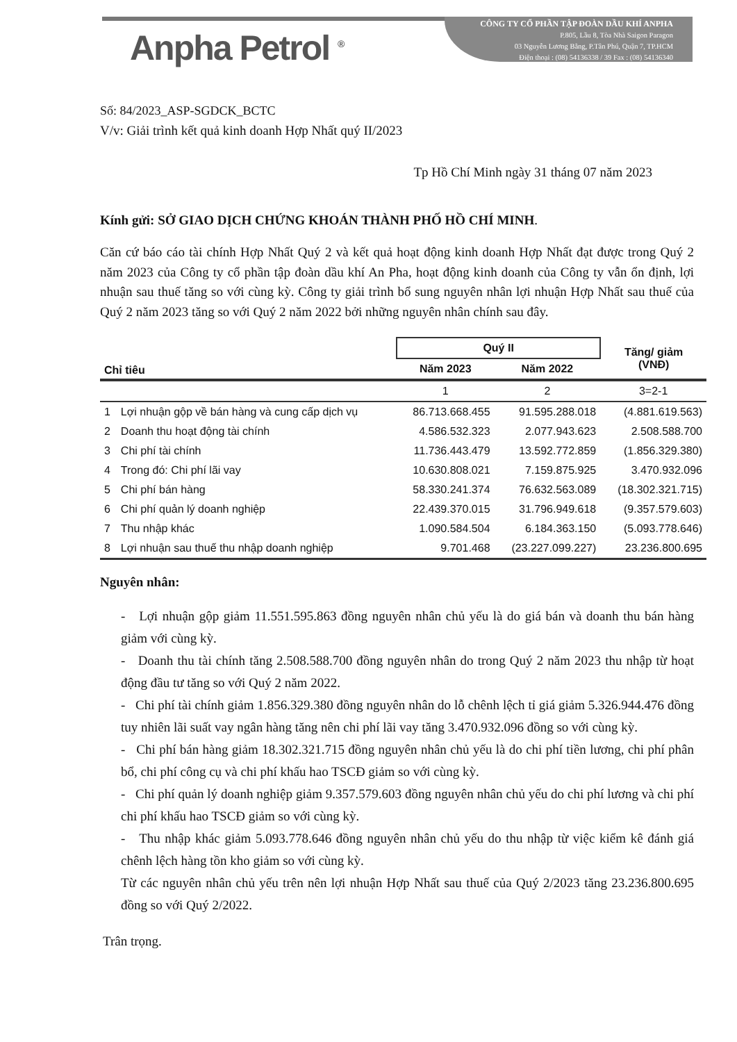Anpha Petrol <sup>®</sup>
CÔNG TY CỔ PHẦN TẬP ĐOÀN DẦU KHÍ ANPHA
P.805, Lầu 8, Tòa Nhà Saigon Paragon
03 Nguyễn Lương Bằng, P.Tân Phú, Quận 7, TP.HCM
Điện thoại : (08) 54136338 / 39 Fax : (08) 54136340
Số: 84/2023_ASP-SGDCK_BCTC
V/v: Giải trình kết quả kinh doanh Hợp Nhất quý II/2023
Tp Hồ Chí Minh ngày 31 tháng 07 năm 2023
Kính gửi: SỞ GIAO DỊCH CHỨNG KHOÁN THÀNH PHỐ HỒ CHÍ MINH.
Căn cứ báo cáo tài chính Hợp Nhất Quý 2 và kết quả hoạt động kinh doanh Hợp Nhất đạt được trong Quý 2 năm 2023 của Công ty cổ phần tập đoàn dầu khí An Pha, hoạt động kinh doanh của Công ty vẫn ổn định, lợi nhuận sau thuế tăng so với cùng kỳ. Công ty giải trình bổ sung nguyên nhân lợi nhuận Hợp Nhất sau thuế của Quý 2 năm 2023 tăng so với Quý 2 năm 2022 bởi những nguyên nhân chính sau đây.
| Chỉ tiêu | | Quý II | | Tăng/ giảm (VNĐ) |
| --- | --- | --- | --- | --- |
| | | Năm 2023 | Năm 2022 | |
| | | 1 | 2 | 3=2-1 |
| 1 | Lợi nhuận gộp về bán hàng và cung cấp dịch vụ | 86.713.668.455 | 91.595.288.018 | (4.881.619.563) |
| 2 | Doanh thu hoạt động tài chính | 4.586.532.323 | 2.077.943.623 | 2.508.588.700 |
| 3 | Chi phí tài chính | 11.736.443.479 | 13.592.772.859 | (1.856.329.380) |
| 4 | Trong đó: Chi phí lãi vay | 10.630.808.021 | 7.159.875.925 | 3.470.932.096 |
| 5 | Chi phí bán hàng | 58.330.241.374 | 76.632.563.089 | (18.302.321.715) |
| 6 | Chi phí quản lý doanh nghiệp | 22.439.370.015 | 31.796.949.618 | (9.357.579.603) |
| 7 | Thu nhập khác | 1.090.584.504 | 6.184.363.150 | (5.093.778.646) |
| 8 | Lợi nhuận sau thuế thu nhập doanh nghiệp | 9.701.468 | (23.227.099.227) | 23.236.800.695 |
Nguyên nhân:
- Lợi nhuận gộp giảm 11.551.595.863 đồng nguyên nhân chủ yếu là do giá bán và doanh thu bán hàng giảm với cùng kỳ.
- Doanh thu tài chính tăng 2.508.588.700 đồng nguyên nhân do trong Quý 2 năm 2023 thu nhập từ hoạt động đầu tư tăng so với Quý 2 năm 2022.
- Chi phí tài chính giảm 1.856.329.380 đồng nguyên nhân do lỗ chênh lệch tỉ giá giảm 5.326.944.476 đồng tuy nhiên lãi suất vay ngân hàng tăng nên chi phí lãi vay tăng 3.470.932.096 đồng so với cùng kỳ.
- Chi phí bán hàng giảm 18.302.321.715 đồng nguyên nhân chủ yếu là do chi phí tiền lương, chi phí phân bổ, chi phí công cụ và chi phí khấu hao TSCĐ giảm so với cùng kỳ.
- Chi phí quản lý doanh nghiệp giảm 9.357.579.603 đồng nguyên nhân chủ yếu do chi phí lương và chi phí chi phí khấu hao TSCĐ giảm so với cùng kỳ.
- Thu nhập khác giảm 5.093.778.646 đồng nguyên nhân chủ yếu do thu nhập từ việc kiểm kê đánh giá chênh lệch hàng tồn kho giảm so với cùng kỳ.
Từ các nguyên nhân chủ yếu trên nên lợi nhuận Hợp Nhất sau thuế của Quý 2/2023 tăng 23.236.800.695 đồng so với Quý 2/2022.
Trân trọng.